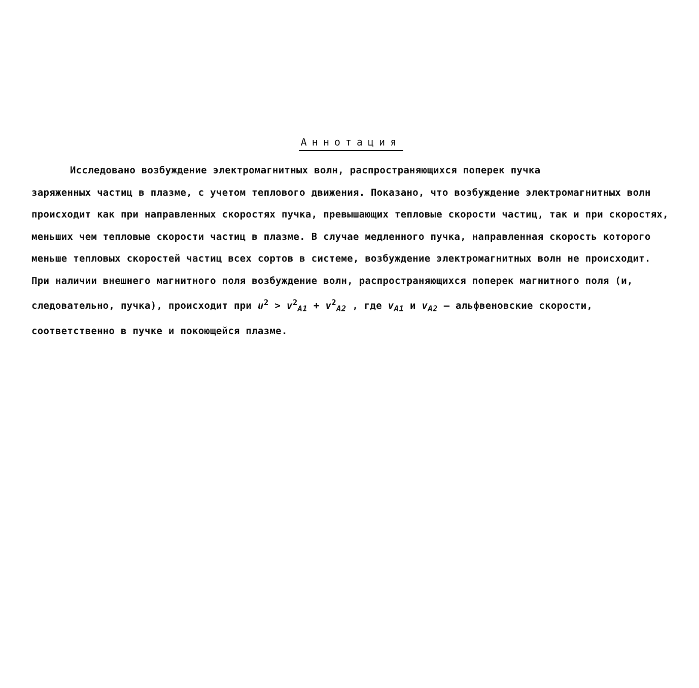Аннотация
Исследовано возбуждение электромагнитных волн, распространяющихся поперек пучка
заряженных частиц в плазме, с учетом теплового движения. Показано, что возбуждение электромагнитных волн происходит как при направленных скоростях пучка, превышающих тепловые скорости частиц, так и при скоростях, меньших чем тепловые скорости частиц в плазме. В случае медленного пучка, направленная скорость которого меньше тепловых скоростей частиц всех сортов в системе, возбуждение электромагнитных волн не происходит. При наличии внешнего магнитного поля возбуждение волн, распространяющихся поперек магнитного поля (и, следовательно, пучка), происходит при u<sup>2</sup> > v<sup>2</sup><sub>A1</sub> + v<sup>2</sup><sub>A2</sub> , где v<sub>A1</sub> и v<sub>A2</sub> – альфвеновские скорости, соответственно в пучке и покоющейся плазме.